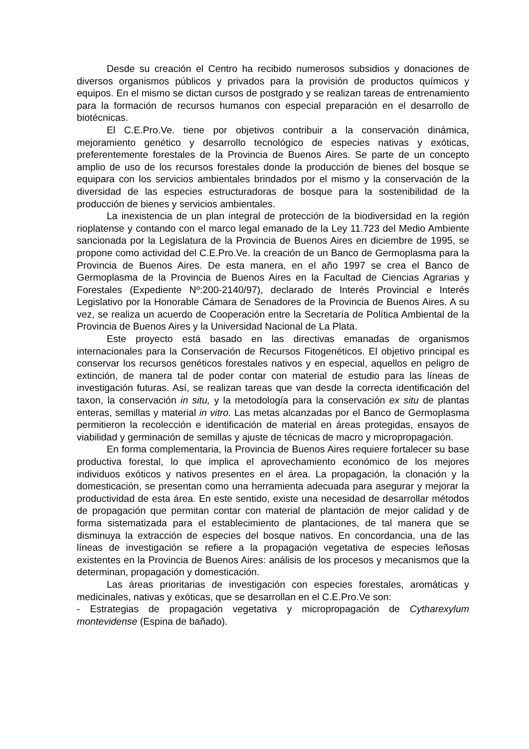Desde su creación el Centro ha recibido numerosos subsidios y donaciones de diversos organismos públicos y privados para la provisión de productos químicos y equipos. En el mismo se dictan cursos de postgrado y se realizan tareas de entrenamiento para la formación de recursos humanos con especial preparación en el desarrollo de biotécnicas.
El C.E.Pro.Ve. tiene por objetivos contribuir a la conservación dinámica, mejoramiento genético y desarrollo tecnológico de especies nativas y exóticas, preferentemente forestales de la Provincia de Buenos Aires. Se parte de un concepto amplio de uso de los recursos forestales donde la producción de bienes del bosque se equipara con los servicios ambientales brindados por el mismo y la conservación de la diversidad de las especies estructuradoras de bosque para la sostenibilidad de la producción de bienes y servicios ambientales.
La inexistencia de un plan integral de protección de la biodiversidad en la región rioplatense y contando con el marco legal emanado de la Ley 11.723 del Medio Ambiente sancionada por la Legislatura de la Provincia de Buenos Aires en diciembre de 1995, se propone como actividad del C.E.Pro.Ve. la creación de un Banco de Germoplasma para la Provincia de Buenos Aires. De esta manera, en el año 1997 se crea el Banco de Germoplasma de la Provincia de Buenos Aires en la Facultad de Ciencias Agrarias y Forestales (Expediente Nº:200-2140/97), declarado de Interés Provincial e Interés Legislativo por la Honorable Cámara de Senadores de la Provincia de Buenos Aires. A su vez, se realiza un acuerdo de Cooperación entre la Secretaría de Política Ambiental de la Provincia de Buenos Aires y la Universidad Nacional de La Plata.
Este proyecto está basado en las directivas emanadas de organismos internacionales para la Conservación de Recursos Fitogenéticos. El objetivo principal es conservar los recursos genéticos forestales nativos y en especial, aquellos en peligro de extinción, de manera tal de poder contar con material de estudio para las líneas de investigación futuras. Así, se realizan tareas que van desde la correcta identificación del taxon, la conservación in situ, y la metodología para la conservación ex situ de plantas enteras, semillas y material in vitro. Las metas alcanzadas por el Banco de Germoplasma permitieron la recolección e identificación de material en áreas protegidas, ensayos de viabilidad y germinación de semillas y ajuste de técnicas de macro y micropropagación.
En forma complementaria, la Provincia de Buenos Aires requiere fortalecer su base productiva forestal, lo que implica el aprovechamiento económico de los mejores individuos exóticos y nativos presentes en el área. La propagación, la clonación y la domesticación, se presentan como una herramienta adecuada para asegurar y mejorar la productividad de esta área. En este sentido, existe una necesidad de desarrollar métodos de propagación que permitan contar con material de plantación de mejor calidad y de forma sistematizada para el establecimiento de plantaciones, de tal manera que se disminuya la extracción de especies del bosque nativos. En concordancia, una de las líneas de investigación se refiere a la propagación vegetativa de especies leñosas existentes en la Provincia de Buenos Aires: análisis de los procesos y mecanismos que la determinan, propagación y domesticación.
Las áreas prioritarias de investigación con especies forestales, aromáticas y medicinales, nativas y exóticas, que se desarrollan en el C.E.Pro.Ve son:
- Estrategias de propagación vegetativa y micropropagación de Cytharexylum montevidense (Espina de bañado).